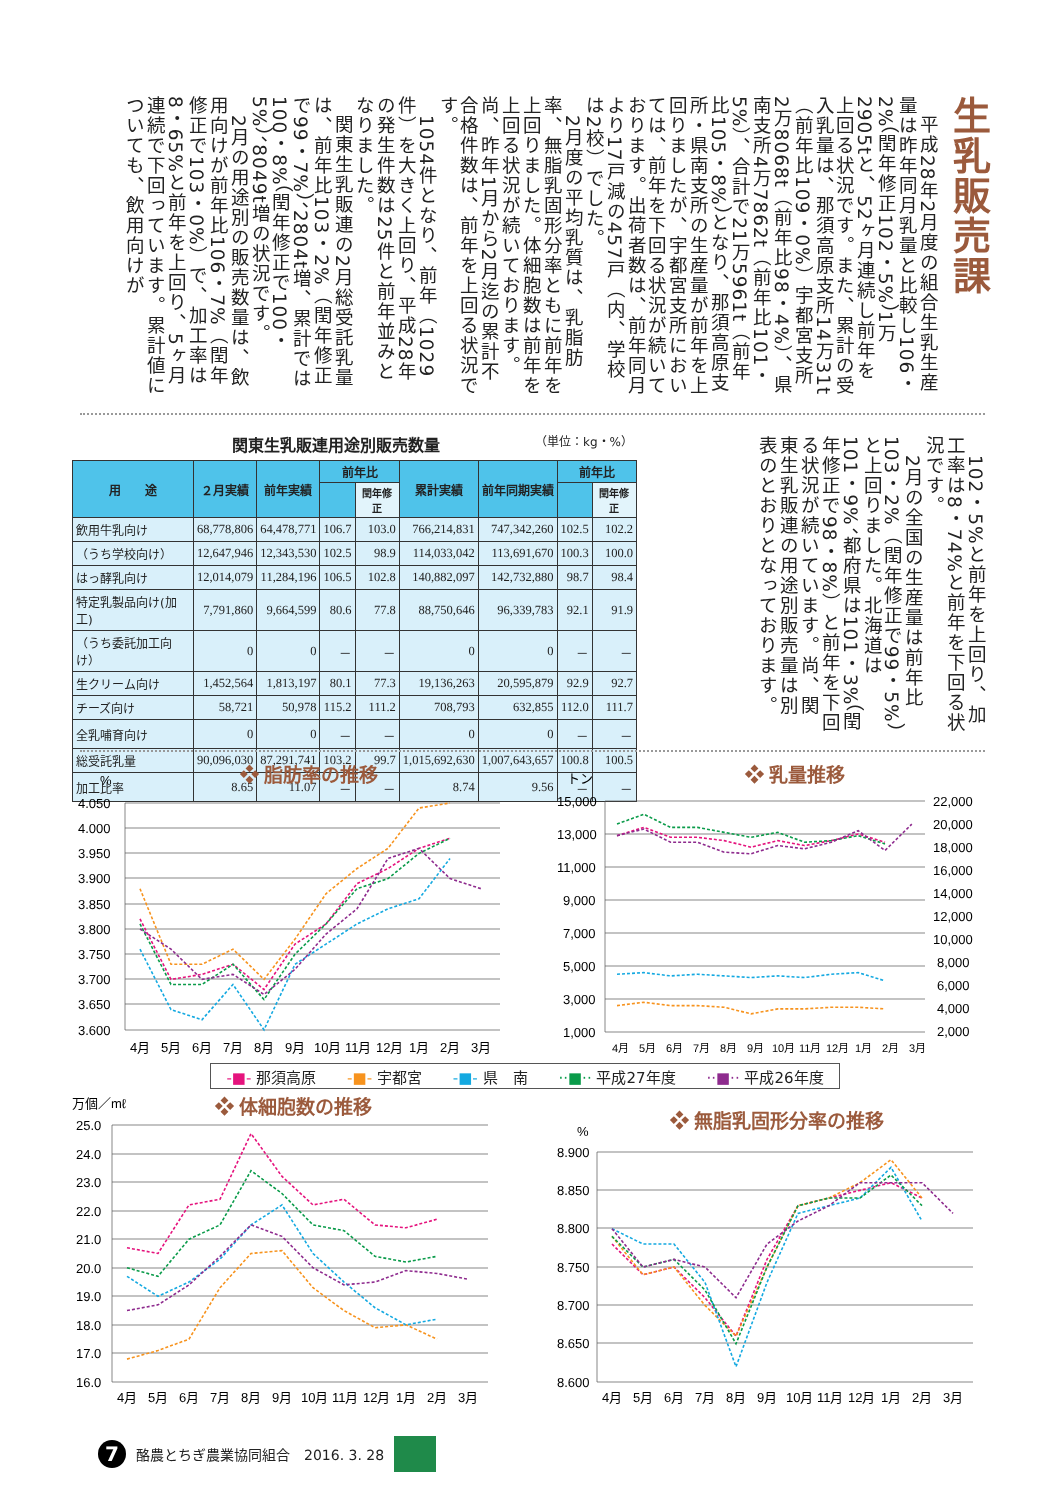生乳販売課
平成28年2月度の組合生乳生産量は昨年同月乳量と比較し106・2%（閏年修正102・5%）1万2905tと、52ヶ月連続し前年を上回る状況です。また、累計の受入乳量は、那須高原支所14万31t（前年比109・0%）宇都宮支所2万8068t（前年比98・4%）、県南支所4万7862t（前年比101・5%）、合計で21万5961t（前年比105・8%）となり、那須高原支所・県南支所の生産量が前年を上回りましたが、宇都宮支所においては、前年を下回る状況が続いております。出荷者数は、前年同月より17戸減の457戸（内、学校は2校）でした。
2月度の平均乳質は、乳脂肪率、無脂乳固形分率ともに前年を上回りました。体細胞数は前年を上回る状況が続いております。尚、昨年1月から2月迄の累計不合格件数は、前年を上回る状況です。
1054件となり、前年（1029件）を大きく上回り、平成28年の発生件数は25件と前年並みとなりました。
関東生乳販連の2月総受託乳量は、前年比103・2%（閏年修正で99・7%）、2804t増、累計では100・8%（閏年修正で100・5%）、8049t増の状況です。
2月の用途別の販売数量は、飲用向けが前年比106・7%（閏年修正で103・0%）で、加工率は8・65%と前年を上回り、5ヶ月連続で下回っています。累計値についても、飲用向けが
関東生乳販連用途別販売数量 （単位：kg・%）
| 用 途 | ２月実績 | 前年実績 | 前年比 | | 累計実績 | 前年同期実績 | 前年比 | |
| --- | --- | --- | --- | --- | --- | --- | --- | --- |
| | | | | 閏年修正 | | | | 閏年修正 |
| 飲用牛乳向け | 68,778,806 | 64,478,771 | 106.7 | 103.0 | 766,214,831 | 747,342,260 | 102.5 | 102.2 |
| （うち学校向け） | 12,647,946 | 12,343,530 | 102.5 | 98.9 | 114,033,042 | 113,691,670 | 100.3 | 100.0 |
| はっ酵乳向け | 12,014,079 | 11,284,196 | 106.5 | 102.8 | 140,882,097 | 142,732,880 | 98.7 | 98.4 |
| 特定乳製品向け(加工) | 7,791,860 | 9,664,599 | 80.6 | 77.8 | 88,750,646 | 96,339,783 | 92.1 | 91.9 |
| （うち委託加工向け） | 0 | 0 | － | － | 0 | 0 | － | － |
| 生クリーム向け | 1,452,564 | 1,813,197 | 80.1 | 77.3 | 19,136,263 | 20,595,879 | 92.9 | 92.7 |
| チーズ向け | 58,721 | 50,978 | 115.2 | 111.2 | 708,793 | 632,855 | 112.0 | 111.7 |
| 全乳哺育向け | 0 | 0 | － | － | 0 | 0 | － | － |
| 総受託乳量 | 90,096,030 | 87,291,741 | 103.2 | 99.7 | 1,015,692,630 | 1,007,643,657 | 100.8 | 100.5 |
| 加工比率 | 8.65 | 11.07 | － | － | 8.74 | 9.56 | － | － |
102・5%と前年を上回り、加工率は8・74%と前年を下回る状況です。
2月の全国の生産量は前年比103・2%（閏年修正で99・5%）と上回りました。北海道は101・9%、都府県は101・3%（閏年修正で98・8%）と前年を下回る状況が続いています。尚、関東生乳販連の用途別販売量は別表のとおりとなっております。
%
❖ 脂肪率の推移
4.050
4.000
3.950
3.900
3.850
3.800
3.750
3.700
3.650
3.600
4月
5月
6月
7月
8月
9月
10月
11月
12月
1月
2月
3月
トン
❖ 乳量推移
15,000
13,000
11,000
9,000
7,000
5,000
3,000
1,000
22,000
20,000
18,000
16,000
14,000
12,000
10,000
8,000
6,000
4,000
2,000
4月
5月
6月
7月
8月
9月
10月
11月
12月
1月
2月
3月
-■- 那須高原 -■- 宇都宮 -■- 県　南 ··■·· 平成27年度 ··■·· 平成26年度
万個／mℓ
❖ 体細胞数の推移
25.0
24.0
23.0
22.0
21.0
20.0
19.0
18.0
17.0
16.0
4月
5月
6月
7月
8月
9月
10月
11月
12月
1月
2月
3月
❖ 無脂乳固形分率の推移
%
8.900
8.850
8.800
8.750
8.700
8.650
8.600
4月
5月
6月
7月
8月
9月
10月
11月
12月
1月
2月
3月
7
酪農とちぎ農業協同組合　2016. 3. 28